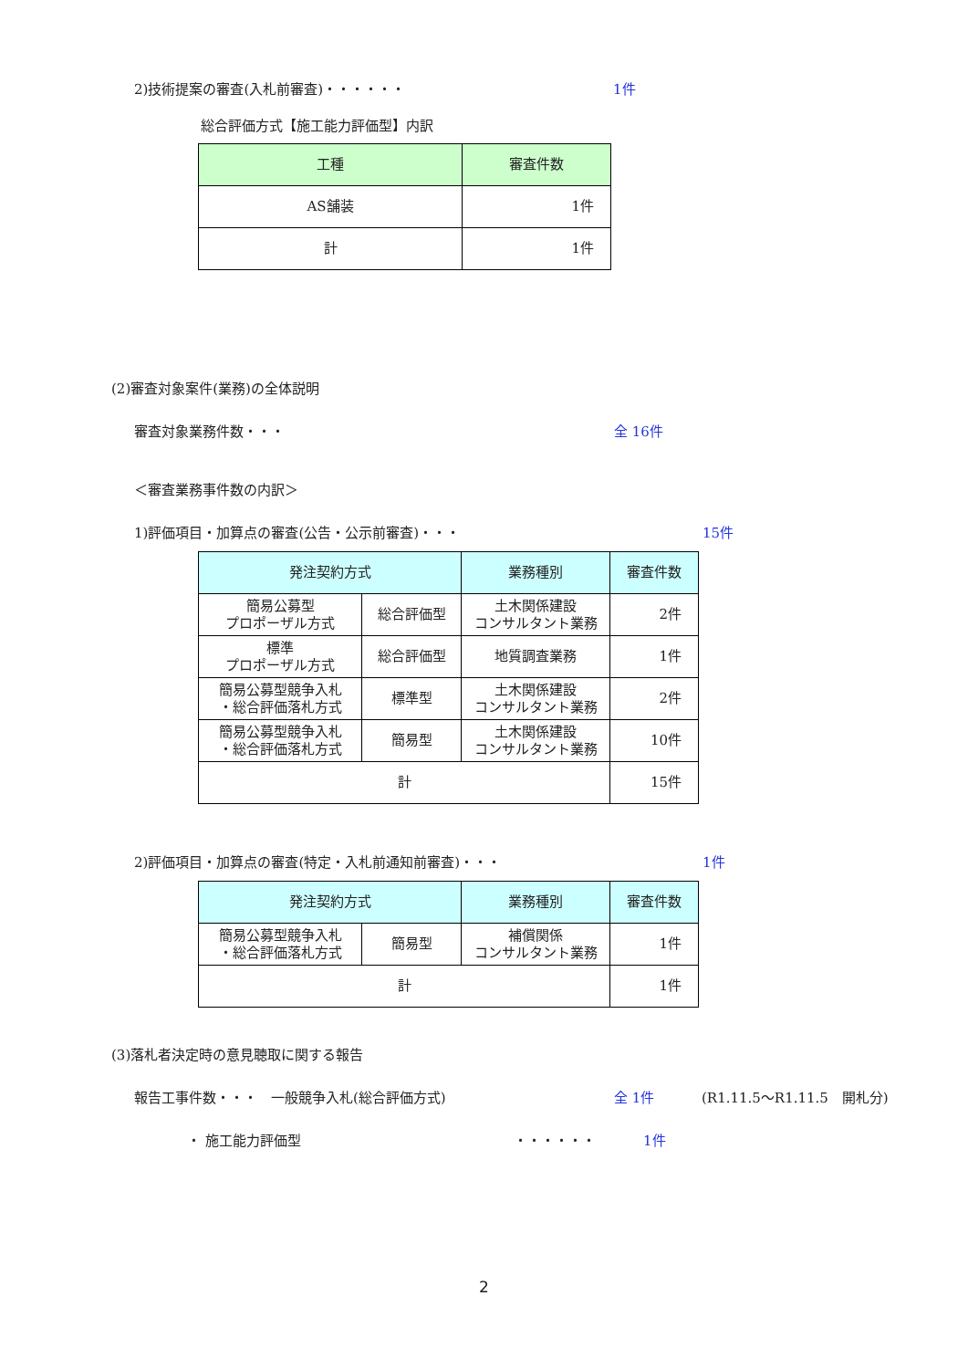2)技術提案の審査(入札前審査)・・・・・・ 1件
総合評価方式【施工能力評価型】内訳
| 工種 | 審査件数 |
| --- | --- |
| AS舗装 | 1件 |
| 計 | 1件 |
(2)審査対象案件(業務)の全体説明
審査対象業務件数・・・ 全 16件
＜審査業務事件数の内訳＞
1)評価項目・加算点の審査(公告・公示前審査)・・・ 15件
| 発注契約方式 | | 業務種別 | 審査件数 |
| --- | --- | --- | --- |
| 簡易公募型 プロポーザル方式 | 総合評価型 | 土木関係建設 コンサルタント業務 | 2件 |
| 標準 プロポーザル方式 | 総合評価型 | 地質調査業務 | 1件 |
| 簡易公募型競争入札 ・総合評価落札方式 | 標準型 | 土木関係建設 コンサルタント業務 | 2件 |
| 簡易公募型競争入札 ・総合評価落札方式 | 簡易型 | 土木関係建設 コンサルタント業務 | 10件 |
| 計 | | | 15件 |
2)評価項目・加算点の審査(特定・入札前通知前審査)・・・ 1件
| 発注契約方式 | | 業務種別 | 審査件数 |
| --- | --- | --- | --- |
| 簡易公募型競争入札 ・総合評価落札方式 | 簡易型 | 補償関係 コンサルタント業務 | 1件 |
| 計 | | | 1件 |
(3)落札者決定時の意見聴取に関する報告
報告工事件数・・・　一般競争入札(総合評価方式) 全 1件 (R1.11.5～R1.11.5　開札分)
・ 施工能力評価型 ・・・・・・ 1件
2